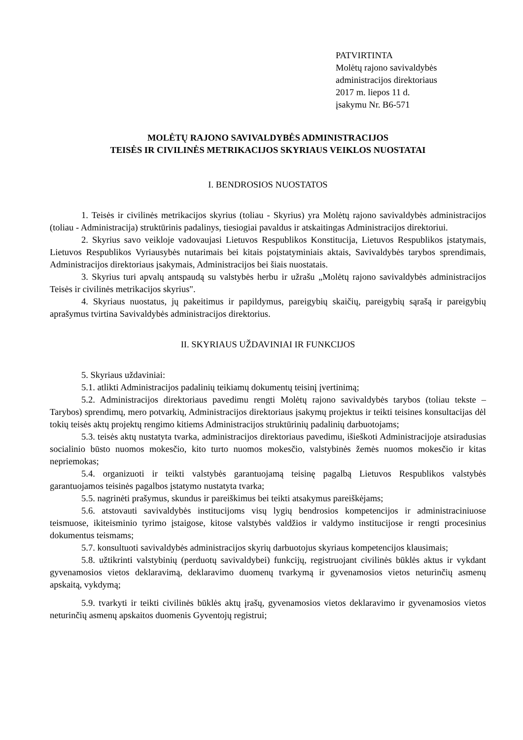PATVIRTINTA
Molėtų rajono savivaldybės
administracijos direktoriaus
2017 m. liepos 11 d.
įsakymu Nr. B6-571
MOLĖTŲ RAJONO SAVIVALDYBĖS ADMINISTRACIJOS
TEISĖS IR CIVILINĖS METRIKACIJOS SKYRIAUS VEIKLOS NUOSTATAI
I. BENDROSIOS NUOSTATOS
1. Teisės ir civilinės metrikacijos skyrius (toliau - Skyrius) yra Molėtų rajono savivaldybės administracijos (toliau - Administracija) struktūrinis padalinys, tiesiogiai pavaldus ir atskaitingas Administracijos direktoriui.
2. Skyrius savo veikloje vadovaujasi Lietuvos Respublikos Konstitucija, Lietuvos Respublikos įstatymais, Lietuvos Respublikos Vyriausybės nutarimais bei kitais poįstatyminiais aktais, Savivaldybės tarybos sprendimais, Administracijos direktoriaus įsakymais, Administracijos bei šiais nuostatais.
3. Skyrius turi apvalų antspaudą su valstybės herbu ir užrašu „Molėtų rajono savivaldybės administracijos Teisės ir civilinės metrikacijos skyrius".
4. Skyriaus nuostatus, jų pakeitimus ir papildymus, pareigybių skaičių, pareigybių sąrašą ir pareigybių aprašymus tvirtina Savivaldybės administracijos direktorius.
II. SKYRIAUS UŽDAVINIAI IR FUNKCIJOS
5. Skyriaus uždaviniai:
5.1. atlikti Administracijos padalinių teikiamų dokumentų teisinį įvertinimą;
5.2. Administracijos direktoriaus pavedimu rengti Molėtų rajono savivaldybės tarybos (toliau tekste – Tarybos) sprendimų, mero potvarkių, Administracijos direktoriaus įsakymų projektus ir teikti teisines konsultacijas dėl tokių teisės aktų projektų rengimo kitiems Administracijos struktūrinių padalinių darbuotojams;
5.3. teisės aktų nustatyta tvarka, administracijos direktoriaus pavedimu, išieškoti Administracijoje atsiradusias socialinio būsto nuomos mokesčio, kito turto nuomos mokesčio, valstybinės žemės nuomos mokesčio ir kitas nepriemokas;
5.4. organizuoti ir teikti valstybės garantuojamą teisinę pagalbą Lietuvos Respublikos valstybės garantuojamos teisinės pagalbos įstatymo nustatyta tvarka;
5.5. nagrinėti prašymus, skundus ir pareiškimus bei teikti atsakymus pareiškėjams;
5.6. atstovauti savivaldybės institucijoms visų lygių bendrosios kompetencijos ir administraciniuose teismuose, ikiteisminio tyrimo įstaigose, kitose valstybės valdžios ir valdymo institucijose ir rengti procesinius dokumentus teismams;
5.7. konsultuoti savivaldybės administracijos skyrių darbuotojus skyriaus kompetencijos klausimais;
5.8. užtikrinti valstybinių (perduotų savivaldybei) funkcijų, registruojant civilinės būklės aktus ir vykdant gyvenamosios vietos deklaravimą, deklaravimo duomenų tvarkymą ir gyvenamosios vietos neturinčių asmenų apskaitą, vykdymą;
5.9. tvarkyti ir teikti civilinės būklės aktų įrašų, gyvenamosios vietos deklaravimo ir gyvenamosios vietos neturinčių asmenų apskaitos duomenis Gyventojų registrui;